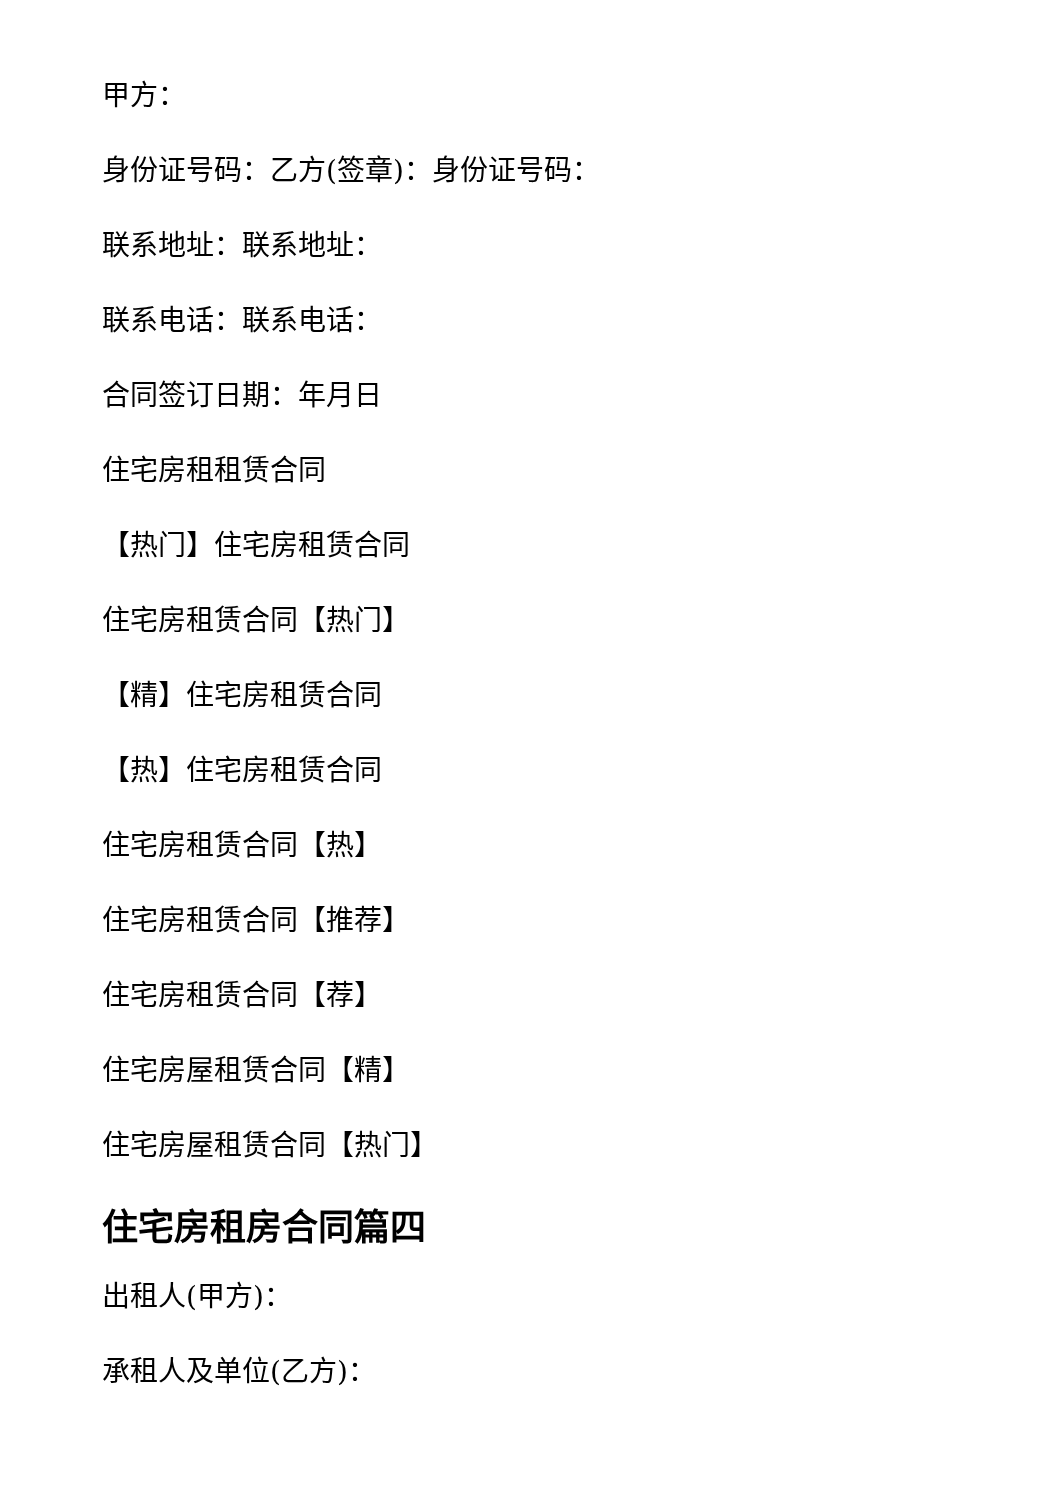甲方：
身份证号码：乙方(签章)：身份证号码：
联系地址：联系地址：
联系电话：联系电话：
合同签订日期：年月日
住宅房租租赁合同
【热门】住宅房租赁合同
住宅房租赁合同【热门】
【精】住宅房租赁合同
【热】住宅房租赁合同
住宅房租赁合同【热】
住宅房租赁合同【推荐】
住宅房租赁合同【荐】
住宅房屋租赁合同【精】
住宅房屋租赁合同【热门】
住宅房租房合同篇四
出租人(甲方)：
承租人及单位(乙方)：